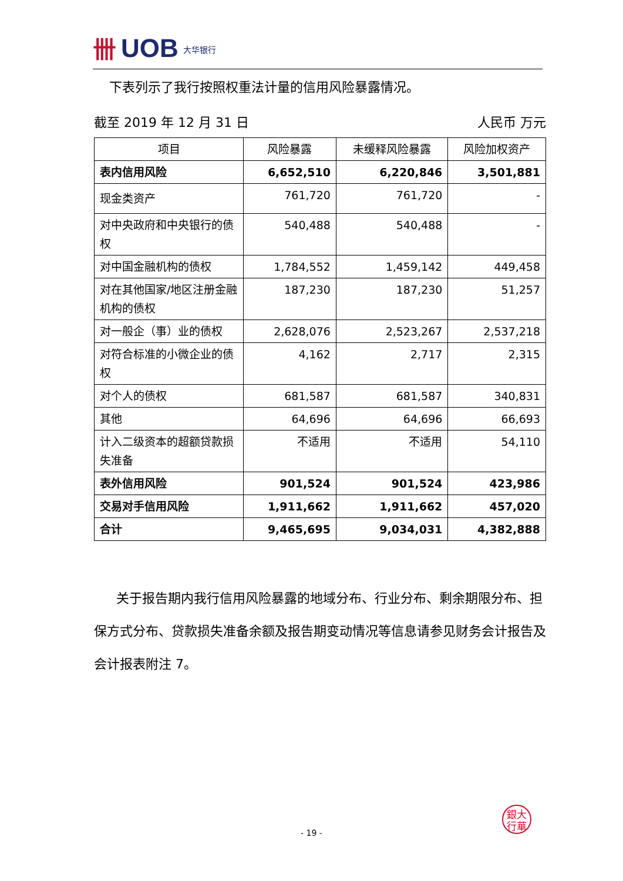卌 UOB 大华银行
下表列示了我行按照权重法计量的信用风险暴露情况。
截至 2019 年 12 月 31 日 人民币 万元
| 项目 | 风险暴露 | 未缓释风险暴露 | 风险加权资产 |
| --- | --- | --- | --- |
| 表内信用风险 | 6,652,510 | 6,220,846 | 3,501,881 |
| 现金类资产 | 761,720 | 761,720 | - |
| 对中央政府和中央银行的债权 | 540,488 | 540,488 | - |
| 对中国金融机构的债权 | 1,784,552 | 1,459,142 | 449,458 |
| 对在其他国家/地区注册金融机构的债权 | 187,230 | 187,230 | 51,257 |
| 对一般企（事）业的债权 | 2,628,076 | 2,523,267 | 2,537,218 |
| 对符合标准的小微企业的债权 | 4,162 | 2,717 | 2,315 |
| 对个人的债权 | 681,587 | 681,587 | 340,831 |
| 其他 | 64,696 | 64,696 | 66,693 |
| 计入二级资本的超额贷款损失准备 | 不适用 | 不适用 | 54,110 |
| 表外信用风险 | 901,524 | 901,524 | 423,986 |
| 交易对手信用风险 | 1,911,662 | 1,911,662 | 457,020 |
| 合计 | 9,465,695 | 9,034,031 | 4,382,888 |
关于报告期内我行信用风险暴露的地域分布、行业分布、剩余期限分布、担保方式分布、贷款损失准备余额及报告期变动情况等信息请参见财务会计报告及会计报表附注 7。
銀大
行華
- 19 -